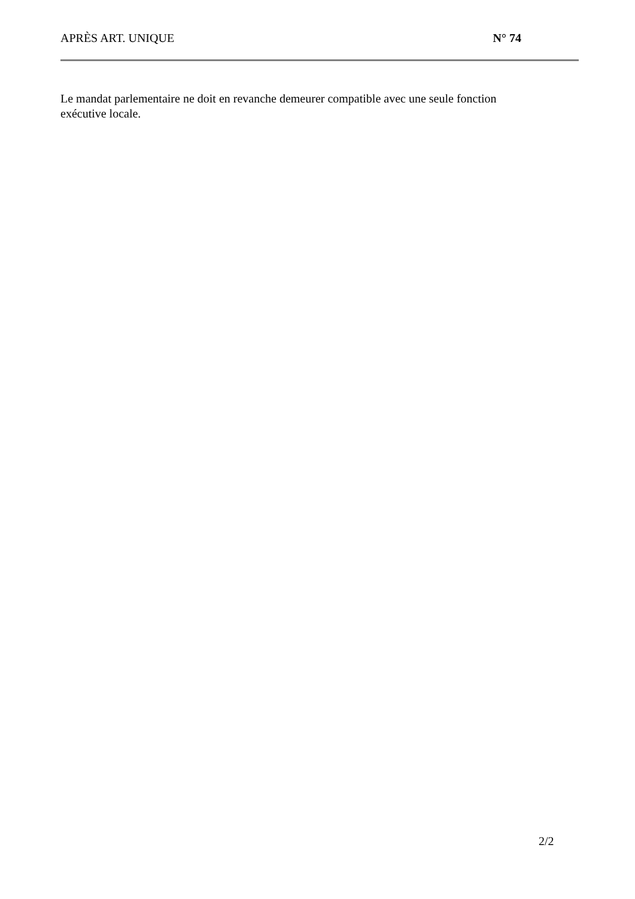APRÈS ART. UNIQUE N° 74
Le mandat parlementaire ne doit en revanche demeurer compatible avec une seule fonction exécutive locale.
2/2